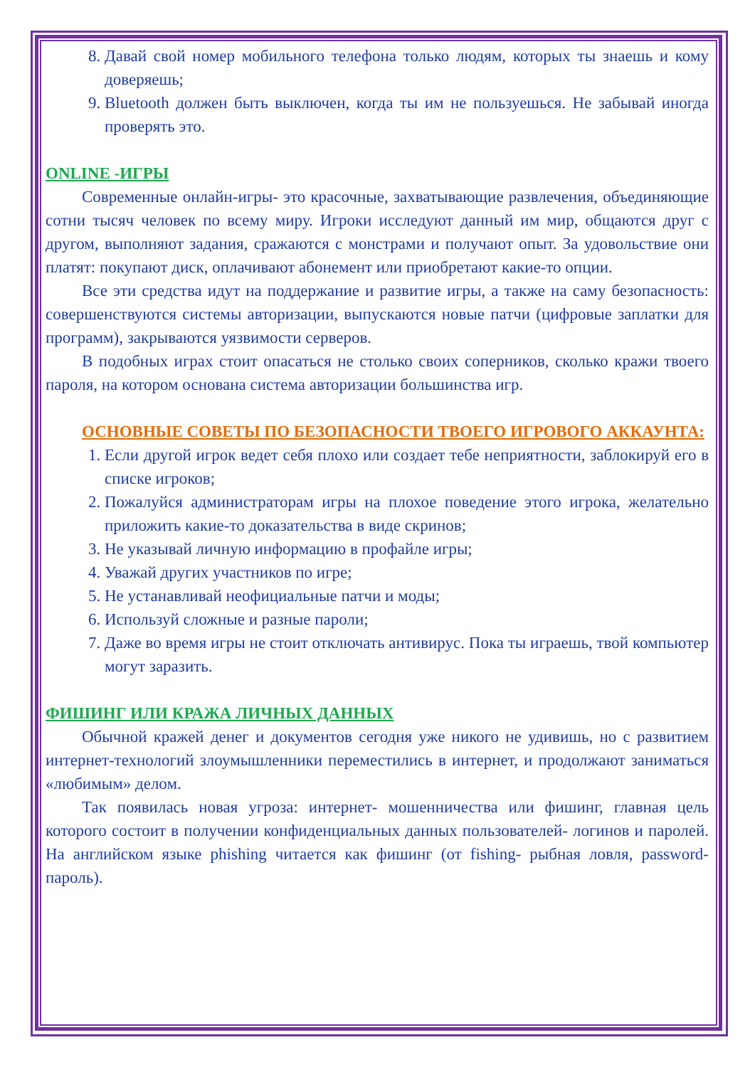8. Давай свой номер мобильного телефона только людям, которых ты знаешь и кому доверяешь;
9. Bluetooth должен быть выключен, когда ты им не пользуешься. Не забывай иногда проверять это.
ONLINE -ИГРЫ
Современные онлайн-игры- это красочные, захватывающие развлечения, объединяющие сотни тысяч человек по всему миру. Игроки исследуют данный им мир, общаются друг с другом, выполняют задания, сражаются с монстрами и получают опыт. За удовольствие они платят: покупают диск, оплачивают абонемент или приобретают какие-то опции.
Все эти средства идут на поддержание и развитие игры, а также на саму безопасность: совершенствуются системы авторизации, выпускаются новые патчи (цифровые заплатки для программ), закрываются уязвимости серверов.
В подобных играх стоит опасаться не столько своих соперников, сколько кражи твоего пароля, на котором основана система авторизации большинства игр.
ОСНОВНЫЕ СОВЕТЫ ПО БЕЗОПАСНОСТИ ТВОЕГО ИГРОВОГО АККАУНТА:
1. Если другой игрок ведет себя плохо или создает тебе неприятности, заблокируй его в списке игроков;
2. Пожалуйся администраторам игры на плохое поведение этого игрока, желательно приложить какие-то доказательства в виде скринов;
3. Не указывай личную информацию в профайле игры;
4. Уважай других участников по игре;
5. Не устанавливай неофициальные патчи и моды;
6. Используй сложные и разные пароли;
7. Даже во время игры не стоит отключать антивирус. Пока ты играешь, твой компьютер могут заразить.
ФИШИНГ ИЛИ КРАЖА ЛИЧНЫХ ДАННЫХ
Обычной кражей денег и документов сегодня уже никого не удивишь, но с развитием интернет-технологий злоумышленники переместились в интернет, и продолжают заниматься «любимым» делом.
Так появилась новая угроза: интернет- мошенничества или фишинг, главная цель которого состоит в получении конфиденциальных данных пользователей- логинов и паролей. На английском языке phishing читается как фишинг (от fishing- рыбная ловля, password- пароль).